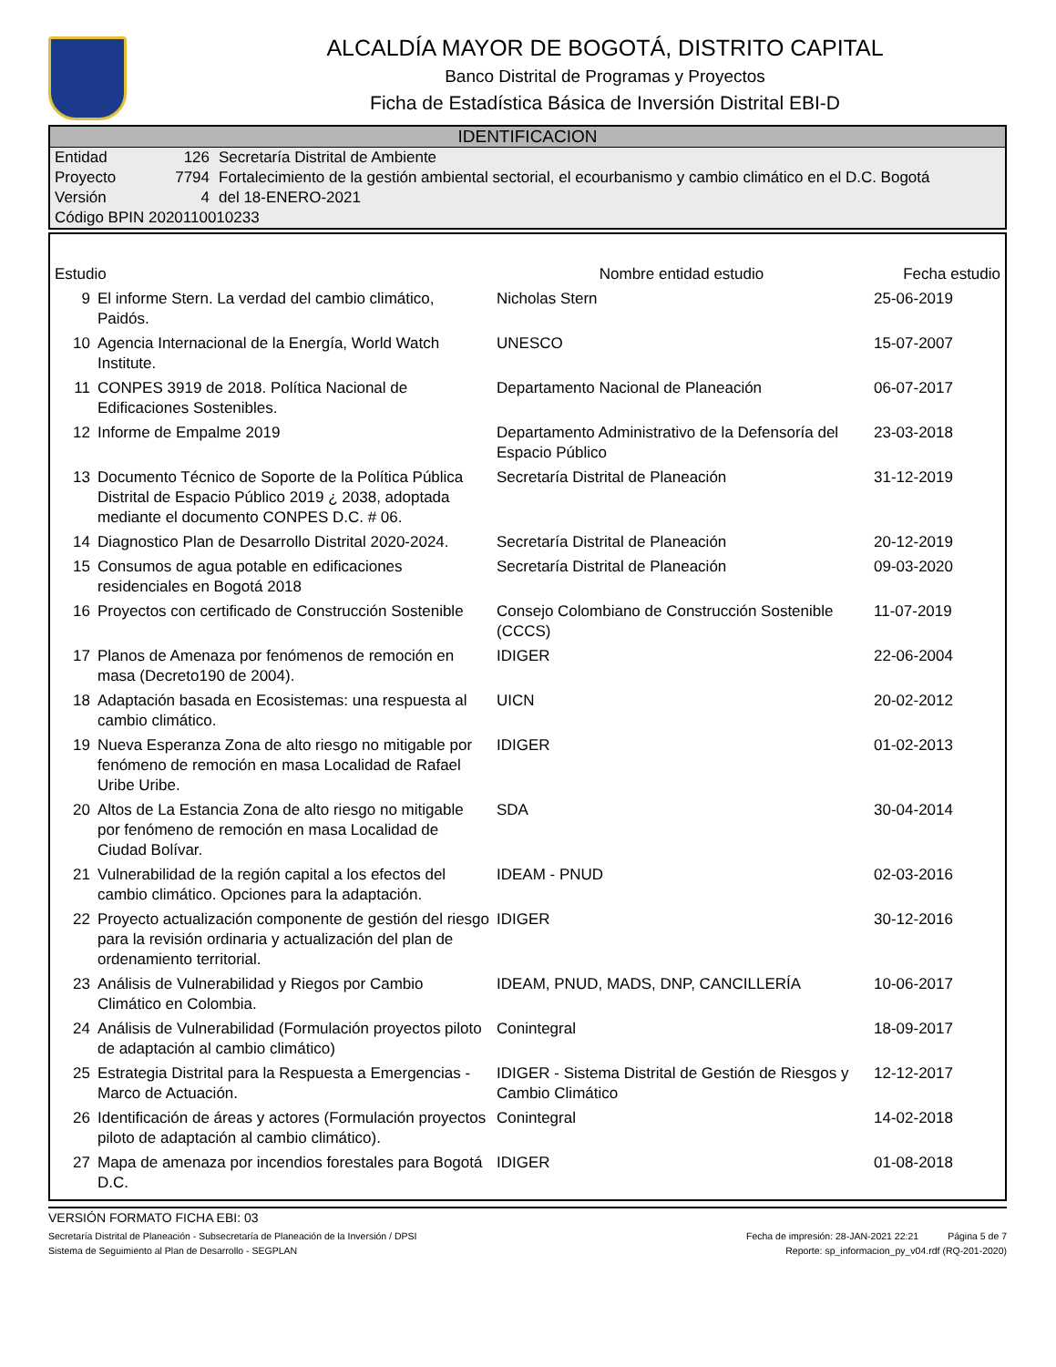ALCALDÍA MAYOR DE BOGOTÁ, DISTRITO CAPITAL
Banco Distrital de Programas y Proyectos
Ficha de Estadística Básica de Inversión Distrital EBI-D
IDENTIFICACION
| Entidad | 126 | Secretaría Distrital de Ambiente |
| Proyecto | 7794 | Fortalecimiento de la gestión ambiental sectorial, el ecourbanismo y cambio climático en el D.C. Bogotá |
| Versión | 4 | del 18-ENERO-2021 |
| Código BPIN 2020110010233 | | |
| Estudio | | Nombre entidad estudio | Fecha estudio |
| --- | --- | --- | --- |
| 9 | El informe Stern. La verdad del cambio climático, Paidós. | Nicholas Stern | 25-06-2019 |
| 10 | Agencia Internacional de la Energía, World Watch Institute. | UNESCO | 15-07-2007 |
| 11 | CONPES 3919 de 2018. Política Nacional de Edificaciones Sostenibles. | Departamento Nacional de Planeación | 06-07-2017 |
| 12 | Informe de Empalme 2019 | Departamento Administrativo de la Defensoría del Espacio Público | 23-03-2018 |
| 13 | Documento Técnico de Soporte de la Política Pública Distrital de Espacio Público 2019 ¿ 2038, adoptada mediante el documento CONPES D.C. # 06. | Secretaría Distrital de Planeación | 31-12-2019 |
| 14 | Diagnostico Plan de Desarrollo Distrital 2020-2024. | Secretaría Distrital de Planeación | 20-12-2019 |
| 15 | Consumos de agua potable en edificaciones residenciales en Bogotá 2018 | Secretaría Distrital de Planeación | 09-03-2020 |
| 16 | Proyectos con certificado de Construcción Sostenible | Consejo Colombiano de Construcción Sostenible (CCCS) | 11-07-2019 |
| 17 | Planos de Amenaza por fenómenos de remoción en masa (Decreto190 de 2004). | IDIGER | 22-06-2004 |
| 18 | Adaptación basada en Ecosistemas: una respuesta al cambio climático. | UICN | 20-02-2012 |
| 19 | Nueva Esperanza Zona de alto riesgo no mitigable por fenómeno de remoción en masa Localidad de Rafael Uribe Uribe. | IDIGER | 01-02-2013 |
| 20 | Altos de La Estancia Zona de alto riesgo no mitigable por fenómeno de remoción en masa Localidad de Ciudad Bolívar. | SDA | 30-04-2014 |
| 21 | Vulnerabilidad de la región capital a los efectos del cambio climático. Opciones para la adaptación. | IDEAM - PNUD | 02-03-2016 |
| 22 | Proyecto actualización componente de gestión del riesgo para la revisión ordinaria y actualización del plan de ordenamiento territorial. | IDIGER | 30-12-2016 |
| 23 | Análisis de Vulnerabilidad y Riegos por Cambio Climático en Colombia. | IDEAM, PNUD, MADS, DNP, CANCILLERÍA | 10-06-2017 |
| 24 | Análisis de Vulnerabilidad (Formulación proyectos piloto de adaptación al cambio climático) | Conintegral | 18-09-2017 |
| 25 | Estrategia Distrital para la Respuesta a Emergencias - Marco de Actuación. | IDIGER - Sistema Distrital de Gestión de Riesgos y Cambio Climático | 12-12-2017 |
| 26 | Identificación de áreas y actores (Formulación proyectos piloto de adaptación al cambio climático). | Conintegral | 14-02-2018 |
| 27 | Mapa de amenaza por incendios forestales para Bogotá D.C. | IDIGER | 01-08-2018 |
VERSIÓN FORMATO FICHA EBI: 03
Secretaría Distrital de Planeación - Subsecretaría de Planeación de la Inversión / DPSI Fecha de impresión: 28-JAN-2021 22:21 Página 5 de 7
Sistema de Seguimiento al Plan de Desarrollo - SEGPLAN Reporte: sp_informacion_py_v04.rdf (RQ-201-2020)